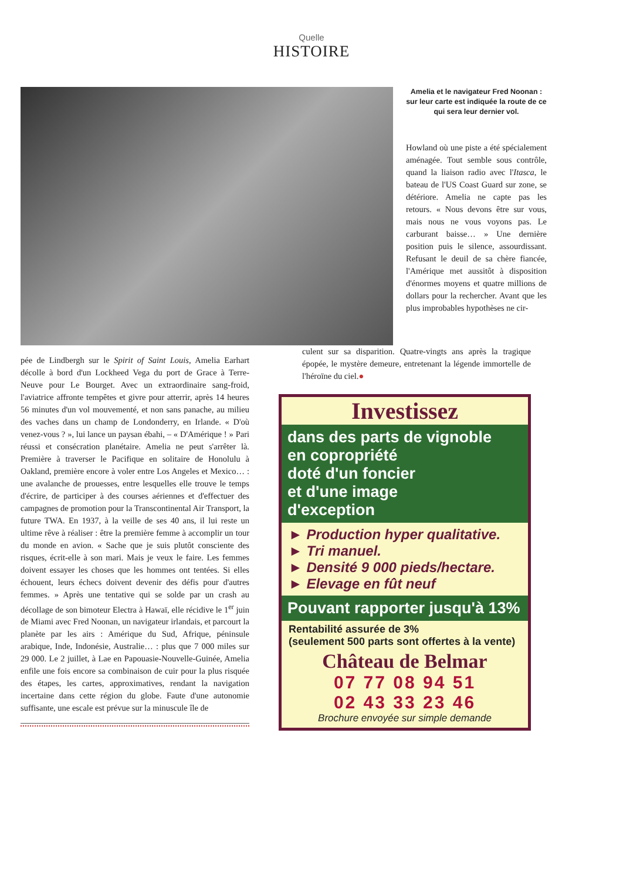Quelle
HISTOIRE
Amelia et le navigateur Fred Noonan : sur leur carte est indiquée la route de ce qui sera leur dernier vol.
Howland où une piste a été spécialement aménagée. Tout semble sous contrôle, quand la liaison radio avec l'Itasca, le bateau de l'US Coast Guard sur zone, se détériore. Amelia ne capte pas les retours. « Nous devons être sur vous, mais nous ne vous voyons pas. Le carburant baisse… » Une dernière position puis le silence, assourdissant. Refusant le deuil de sa chère fiancée, l'Amérique met aussitôt à disposition d'énormes moyens et quatre millions de dollars pour la rechercher. Avant que les plus improbables hypothèses ne cir-
pée de Lindbergh sur le Spirit of Saint Louis, Amelia Earhart décolle à bord d'un Lockheed Vega du port de Grace à Terre-Neuve pour Le Bourget. Avec un extraordinaire sang-froid, l'aviatrice affronte tempêtes et givre pour atterrir, après 14 heures 56 minutes d'un vol mouvementé, et non sans panache, au milieu des vaches dans un champ de Londonderry, en Irlande. « D'où venez-vous ? », lui lance un paysan ébahi, – « D'Amérique ! » Pari réussi et consécration planétaire. Amelia ne peut s'arrêter là. Première à traverser le Pacifique en solitaire de Honolulu à Oakland, première encore à voler entre Los Angeles et Mexico… : une avalanche de prouesses, entre lesquelles elle trouve le temps d'écrire, de participer à des courses aériennes et d'effectuer des campagnes de promotion pour la Transcontinental Air Transport, la future TWA. En 1937, à la veille de ses 40 ans, il lui reste un ultime rêve à réaliser : être la première femme à accomplir un tour du monde en avion. « Sache que je suis plutôt consciente des risques, écrit-elle à son mari. Mais je veux le faire. Les femmes doivent essayer les choses que les hommes ont tentées. Si elles échouent, leurs échecs doivent devenir des défis pour d'autres femmes. » Après une tentative qui se solde par un crash au décollage de son bimoteur Electra à Hawaï, elle récidive le 1<sup>er</sup> juin de Miami avec Fred Noonan, un navigateur irlandais, et parcourt la planète par les airs : Amérique du Sud, Afrique, péninsule arabique, Inde, Indonésie, Australie… : plus que 7 000 miles sur 29 000. Le 2 juillet, à Lae en Papouasie-Nouvelle-Guinée, Amelia enfile une fois encore sa combinaison de cuir pour la plus risquée des étapes, les cartes, approximatives, rendant la navigation incertaine dans cette région du globe. Faute d'une autonomie suffisante, une escale est prévue sur la minuscule île de
culent sur sa disparition. Quatre-vingts ans après la tragique épopée, le mystère demeure, entretenant la légende immortelle de l'héroïne du ciel.●
Investissez
dans des parts de vignoble
en copropriété
doté d'un foncier
et d'une image
d'exception
► Production hyper qualitative.
► Tri manuel.
► Densité 9 000 pieds/hectare.
► Elevage en fût neuf
Pouvant rapporter jusqu'à 13%
Rentabilité assurée de 3%
(seulement 500 parts sont offertes à la vente)
Château de Belmar
07 77 08 94 51
02 43 33 23 46
Brochure envoyée sur simple demande